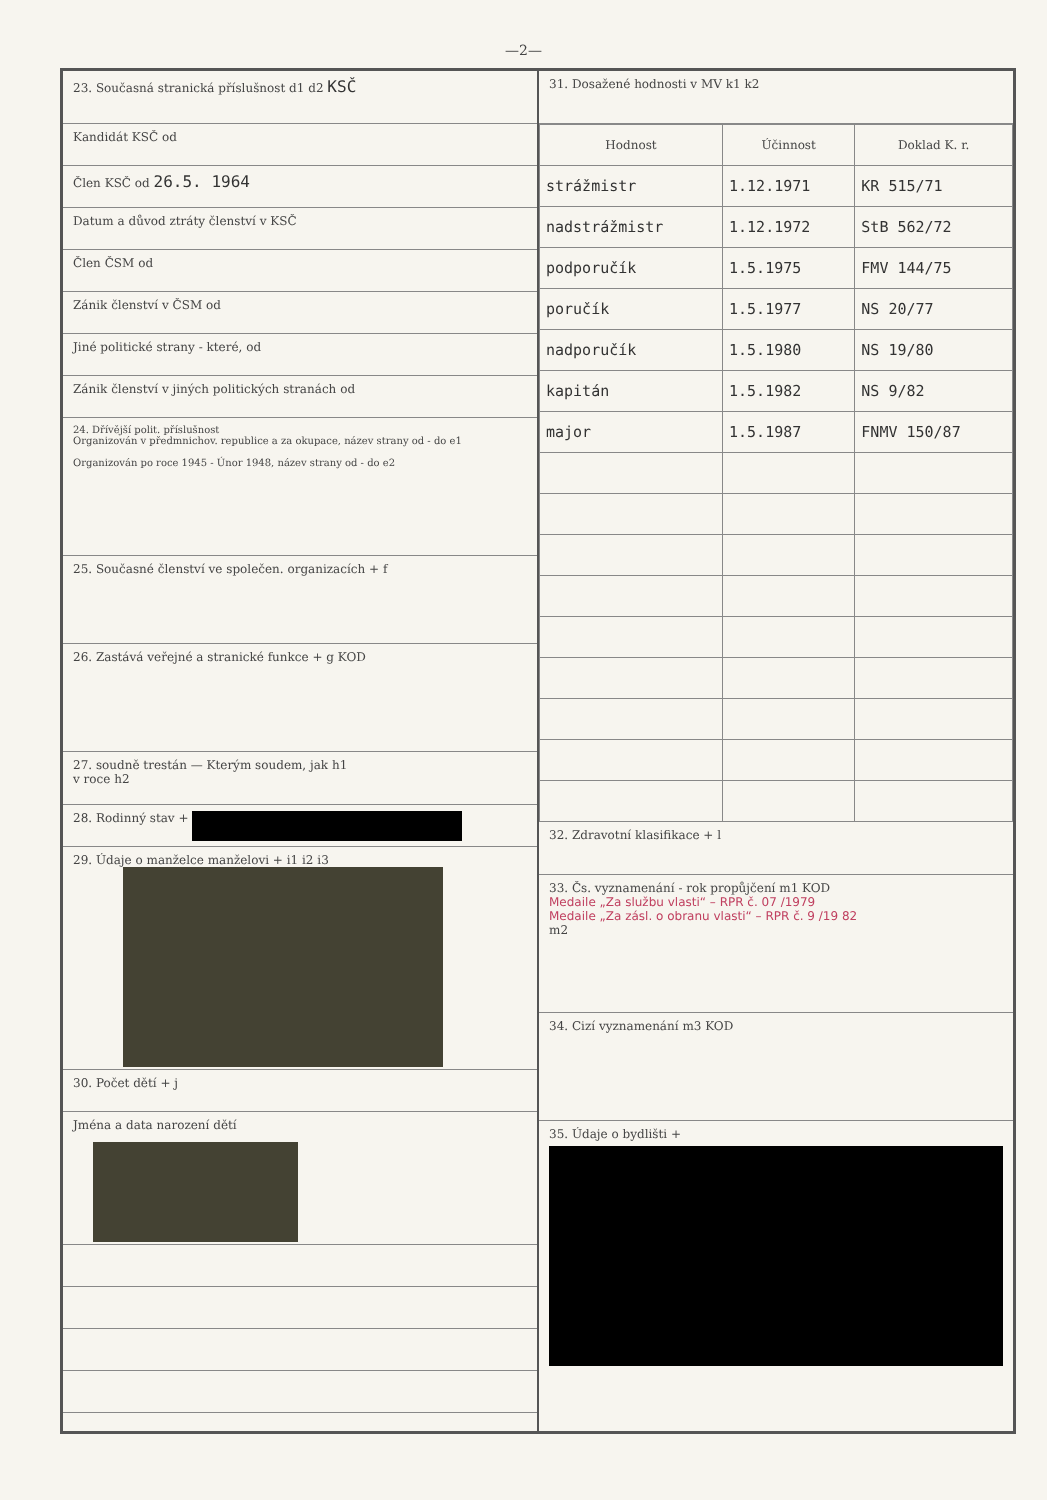—2—
23. Současná stranická příslušnost d1 d2 KSČ
Kandidát KSČ od
Člen KSČ od 26.5. 1964
Datum a důvod ztráty členství v KSČ
Člen ČSM od
Zánik členství v ČSM od
Jiné politické strany - které, od
Zánik členství v jiných politických stranách od
24. Dřívější polit. příslušnost
Organizován v předmnichov. republice a za okupace, název strany od - do e1
Organizován po roce 1945 - Únor 1948, název strany od - do e2
25. Současné členství ve společen. organizacích + f
26. Zastává veřejné a stranické funkce + g KOD
27. soudně trestán — Kterým soudem, jak h1
v roce h2
28. Rodinný stav +
29. Údaje o manželce manželovi + i1 i2 i3
30. Počet dětí + j
Jména a data narození dětí
31. Dosažené hodnosti v MV k1 k2
| Hodnost | Účinnost | Doklad K. r. |
| --- | --- | --- |
| strážmistr | 1.12.1971 | KR 515/71 |
| nadstrážmistr | 1.12.1972 | StB 562/72 |
| podporučík | 1.5.1975 | FMV 144/75 |
| poručík | 1.5.1977 | NS 20/77 |
| nadporučík | 1.5.1980 | NS 19/80 |
| kapitán | 1.5.1982 | NS 9/82 |
| major | 1.5.1987 | FNMV 150/87 |
32. Zdravotní klasifikace + l
33. Čs. vyznamenání - rok propůjčení m1 KOD
Medaile „Za službu vlasti“ – RPR č. 07 /1979
Medaile „Za zásl. o obranu vlasti“ – RPR č. 9 /19 82
m2
34. Cizí vyznamenání m3 KOD
35. Údaje o bydlišti +